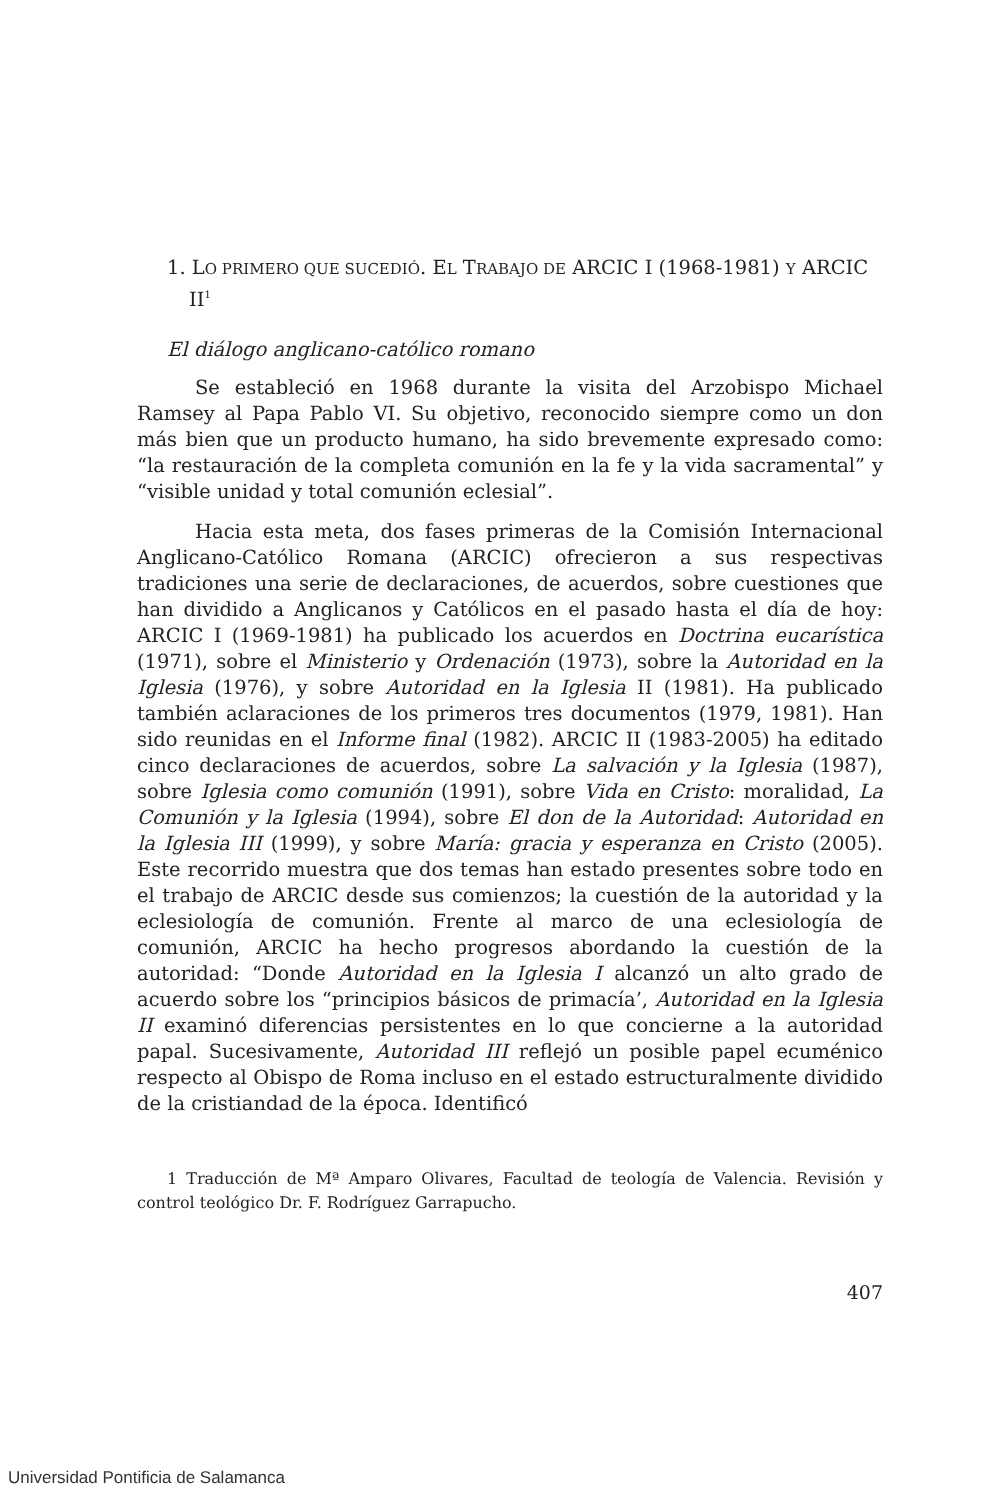1. LO PRIMERO QUE SUCEDIÓ. EL TRABAJO DE ARCIC I (1968-1981) Y ARCIC II<sup>1</sup>
El diálogo anglicano-católico romano
Se estableció en 1968 durante la visita del Arzobispo Michael Ramsey al Papa Pablo VI. Su objetivo, reconocido siempre como un don más bien que un producto humano, ha sido brevemente expresado como: “la restauración de la completa comunión en la fe y la vida sacramental” y “visible unidad y total comunión eclesial”.
Hacia esta meta, dos fases primeras de la Comisión Internacional Anglicano-Católico Romana (ARCIC) ofrecieron a sus respectivas tradiciones una serie de declaraciones, de acuerdos, sobre cuestiones que han dividido a Anglicanos y Católicos en el pasado hasta el día de hoy: ARCIC I (1969-1981) ha publicado los acuerdos en Doctrina eucarística (1971), sobre el Ministerio y Ordenación (1973), sobre la Autoridad en la Iglesia (1976), y sobre Autoridad en la Iglesia II (1981). Ha publicado también aclaraciones de los primeros tres documentos (1979, 1981). Han sido reunidas en el Informe final (1982). ARCIC II (1983-2005) ha editado cinco declaraciones de acuerdos, sobre La salvación y la Iglesia (1987), sobre Iglesia como comunión (1991), sobre Vida en Cristo: moralidad, La Comunión y la Iglesia (1994), sobre El don de la Autoridad: Autoridad en la Iglesia III (1999), y sobre María: gracia y esperanza en Cristo (2005). Este recorrido muestra que dos temas han estado presentes sobre todo en el trabajo de ARCIC desde sus comienzos; la cuestión de la autoridad y la eclesiología de comunión. Frente al marco de una eclesiología de comunión, ARCIC ha hecho progresos abordando la cuestión de la autoridad: “Donde Autoridad en la Iglesia I alcanzó un alto grado de acuerdo sobre los “principios básicos de primacía’, Autoridad en la Iglesia II examinó diferencias persistentes en lo que concierne a la autoridad papal. Sucesivamente, Autoridad III reflejó un posible papel ecuménico respecto al Obispo de Roma incluso en el estado estructuralmente dividido de la cristiandad de la época. Identificó
1 Traducción de Mª Amparo Olivares, Facultad de teología de Valencia. Revisión y control teológico Dr. F. Rodríguez Garrapucho.
407
Universidad Pontificia de Salamanca